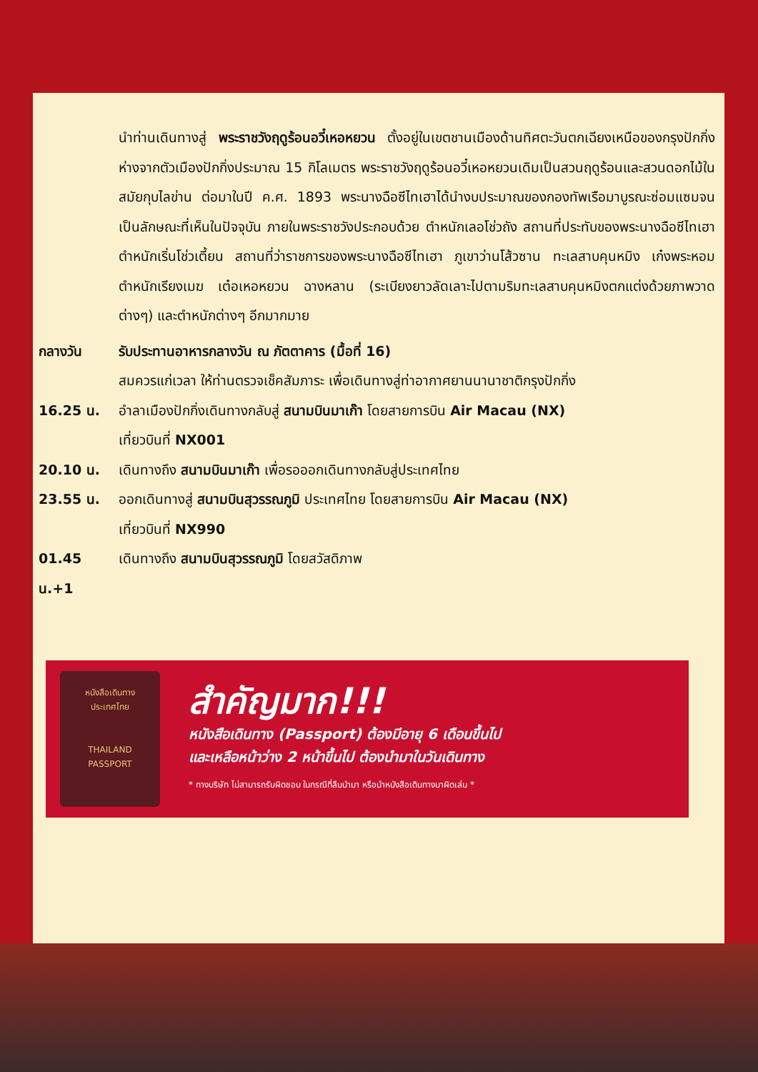นำท่านเดินทางสู่ พระราชวังฤดูร้อนอวี๋เหอหยวน ตั้งอยู่ในเขตชานเมืองด้านทิศตะวันตกเฉียงเหนือของกรุงปักกิ่งห่างจากตัวเมืองปักกิ่งประมาณ 15 กิโลเมตร พระราชวังฤดูร้อนอวี๋เหอหยวนเดิมเป็นสวนฤดูร้อนและสวนดอกไม้ในสมัยกุบไลข่าน ต่อมาในปี ค.ศ. 1893 พระนางฉือซีไทเฮาได้นำงบประมาณของกองทัพเรือมาบูรณะซ่อมแซมจนเป็นลักษณะที่เห็นในปัจจุบัน ภายในพระราชวังประกอบด้วย ตำหนักเลอโช่วถัง สถานที่ประทับของพระนางฉือซีไทเฮา ตำหนักเริ่นโช่วเตี้ยน สถานที่ว่าราชการของพระนางฉือซีไทเฮา ภูเขาว่านโส้วซาน ทะเลสาบคุนหมิง เก๋งพระหอม ตำหนักเรียงเมฆ เต๋อเหอหยวน ฉางหลาน (ระเบียงยาวลัดเลาะไปตามริมทะเลสาบคุนหมิงตกแต่งด้วยภาพวาดต่างๆ) และตำหนักต่างๆ อีกมากมาย
กลางวัน รับประทานอาหารกลางวัน ณ ภัตตาคาร (มื้อที่ 16)
สมควรแก่เวลา ให้ท่านตรวจเช็คสัมภาระ เพื่อเดินทางสู่ท่าอากาศยานนานาชาติกรุงปักกิ่ง
16.25 น. อำลาเมืองปักกิ่งเดินทางกลับสู่ สนามบินมาเก๊า โดยสายการบิน Air Macau (NX)
เที่ยวบินที่ NX001
20.10 น. เดินทางถึง สนามบินมาเก๊า เพื่อรอออกเดินทางกลับสู่ประเทศไทย
23.55 น. ออกเดินทางสู่ สนามบินสุวรรณภูมิ ประเทศไทย โดยสายการบิน Air Macau (NX)
เที่ยวบินที่ NX990
01.45 น.+1
เดินทางถึง สนามบินสุวรรณภูมิ โดยสวัสดิภาพ
หนังสือเดินทาง
ประเทศไทย
THAILAND
PASSPORT
สำคัญมาก!!!
หนังสือเดินทาง (Passport) ต้องมีอายุ 6 เดือนขึ้นไป
และเหลือหน้าว่าง 2 หน้าขึ้นไป ต้องนำมาในวันเดินทาง
* ทางบริษัท ไม่สามารถรับผิดชอบ ในกรณีที่ลืมนำมา หรือนำหนังสือเดินทางมาผิดเล่ม *